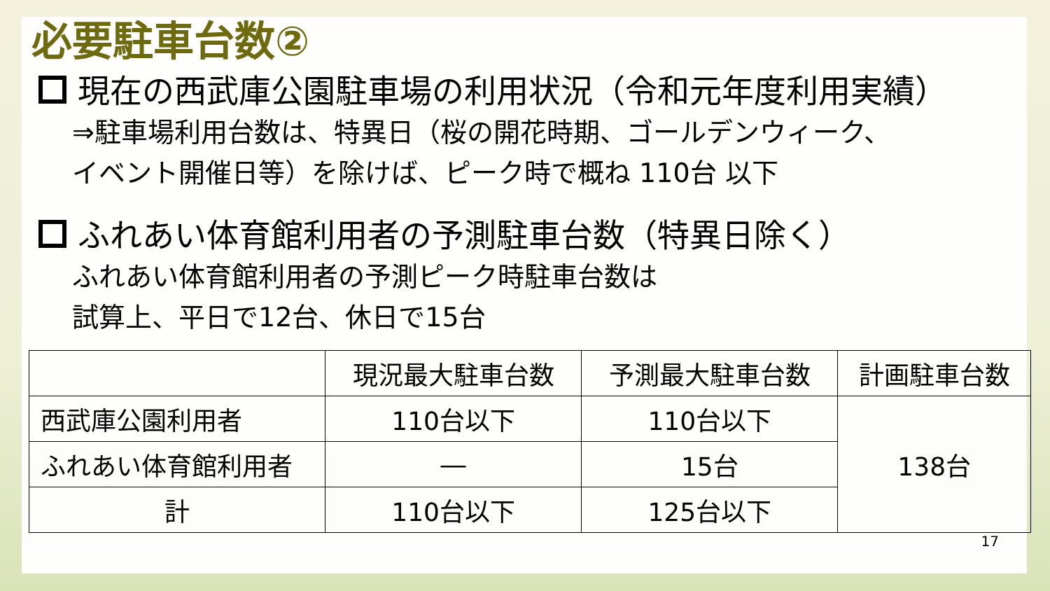必要駐車台数②
現在の西武庫公園駐車場の利用状況（令和元年度利用実績）
⇒駐車場利用台数は、特異日（桜の開花時期、ゴールデンウィーク、
イベント開催日等）を除けば、ピーク時で概ね 110台 以下
ふれあい体育館利用者の予測駐車台数（特異日除く）
ふれあい体育館利用者の予測ピーク時駐車台数は
試算上、平日で12台、休日で15台
| | 現況最大駐車台数 | 予測最大駐車台数 | 計画駐車台数 |
| --- | --- | --- | --- |
| 西武庫公園利用者 | 110台以下 | 110台以下 | 138台 |
| ふれあい体育館利用者 | ― | 15台 | |
| 計 | 110台以下 | 125台以下 | |
17